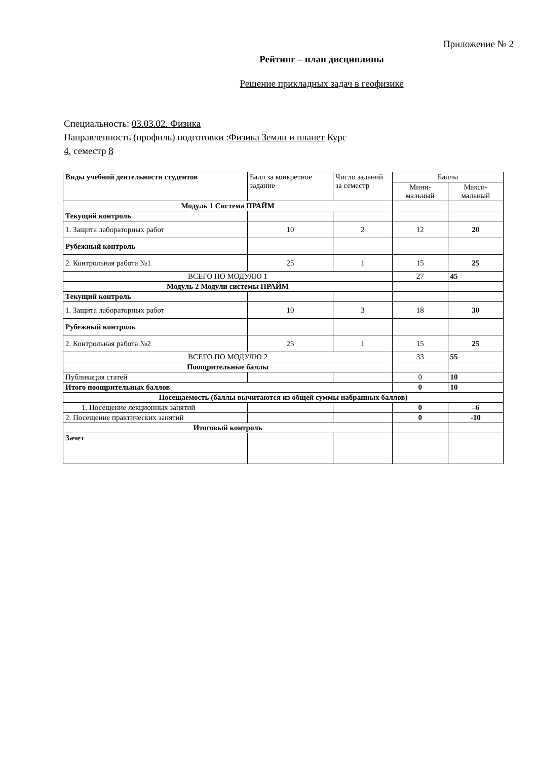Приложение № 2
Рейтинг – план дисциплины
Решение прикладных задач в геофизике
Специальность: 03.03.02. Физика
Направленность (профиль) подготовки :Физика Земли и планет Курс 4, семестр 8
| Виды учебной деятельности студентов | Балл за конкретное задание | Число заданий за семестр | Баллы | |
| --- | --- | --- | --- | --- |
| | | | Мини- мальный | Макси- мальный |
| Модуль 1 Система ПРАЙМ | | | | |
| Текущий контроль | | | | |
| 1. Защита лабораторных работ | 10 | 2 | 12 | 20 |
| Рубежный контроль | | | | |
| 2. Контрольная работа №1 | 25 | 1 | 15 | 25 |
| ВСЕГО ПО МОДУЛЮ 1 | | | 27 | 45 |
| Модуль 2 Модули системы ПРАЙМ | | | | |
| Текущий контроль | | | | |
| 1. Защита лабораторных работ | 10 | 3 | 18 | 30 |
| Рубежный контроль | | | | |
| 2. Контрольная работа №2 | 25 | 1 | 15 | 25 |
| ВСЕГО ПО МОДУЛЮ 2 | | | 33 | 55 |
| Поощрительные баллы | | | | |
| Публикация статей | | | 0 | 10 |
| Итого поощрительных баллов | | | 0 | 10 |
| Посещаемость (баллы вычитаются из общей суммы набранных баллов) | | | | |
| 1. Посещение лекционных занятий | | | 0 | –6 |
| 2. Посещение практических занятий | | | 0 | -10 |
| Итоговый контроль | | | | |
| Зачет | | | | |